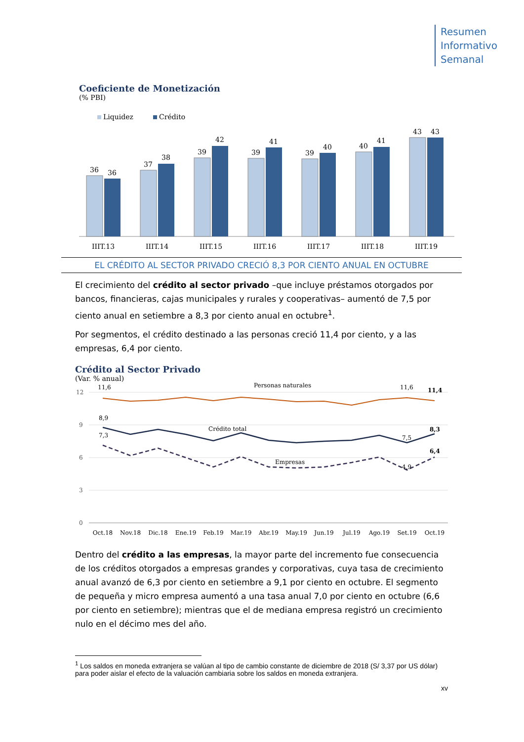Resumen
Informativo
Semanal
Coeficiente de Monetización
(% PBI)
Liquidez
Crédito
36
36
IIIT.13
37
38
IIIT.14
39
42
IIIT.15
39
41
IIIT.16
39
40
IIIT.17
40
41
IIIT.18
43
43
IIIT.19
EL CRÉDITO AL SECTOR PRIVADO CRECIÓ 8,3 POR CIENTO ANUAL EN OCTUBRE
El crecimiento del crédito al sector privado –que incluye préstamos otorgados por bancos, financieras, cajas municipales y rurales y cooperativas– aumentó de 7,5 por ciento anual en setiembre a 8,3 por ciento anual en octubre<sup>1</sup>.
Por segmentos, el crédito destinado a las personas creció 11,4 por ciento, y a las empresas, 6,4 por ciento.
Crédito al Sector Privado
(Var. % anual)
12
9
6
3
0
11,6
Personas naturales
11,6
11,4
8,9
Crédito total
7,5
8,3
7,3
Empresas
4,9
6,4
Oct.18
Nov.18
Dic.18
Ene.19
Feb.19
Mar.19
Abr.19
May.19
Jun.19
Jul.19
Ago.19
Set.19
Oct.19
Dentro del crédito a las empresas, la mayor parte del incremento fue consecuencia de los créditos otorgados a empresas grandes y corporativas, cuya tasa de crecimiento anual avanzó de 6,3 por ciento en setiembre a 9,1 por ciento en octubre. El segmento de pequeña y micro empresa aumentó a una tasa anual 7,0 por ciento en octubre (6,6 por ciento en setiembre); mientras que el de mediana empresa registró un crecimiento nulo en el décimo mes del año.
<sup>1</sup> Los saldos en moneda extranjera se valúan al tipo de cambio constante de diciembre de 2018 (S/ 3,37 por US dólar) para poder aislar el efecto de la valuación cambiaria sobre los saldos en moneda extranjera.
xv